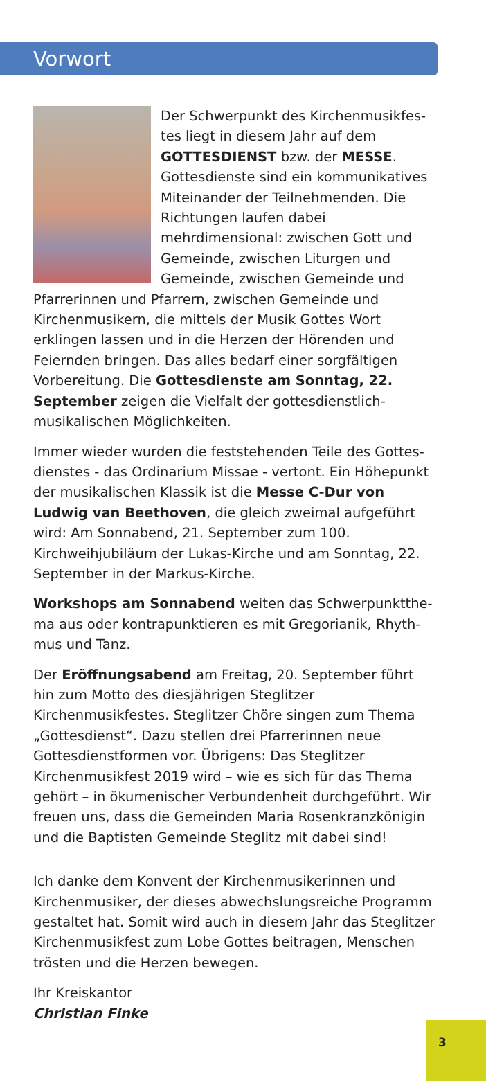Vorwort
Der Schwerpunkt des Kirchenmusikfes­tes liegt in diesem Jahr auf dem GOTTES­DIENST bzw. der MESSE. Gottesdienste sind ein kommunikatives Miteinander der Teilnehmenden. Die Richtungen laufen dabei mehrdimensional: zwischen Gott und Gemeinde, zwischen Liturgen und Gemeinde, zwischen Gemeinde und Pfarrerinnen und Pfarrern, zwischen Gemeinde und Kirchenmusikern, die mittels der Musik Gottes Wort erklingen lassen und in die Herzen der Hörenden und Feiernden bringen. Das alles bedarf einer sorgfältigen Vorbereitung. Die Gottesdiens­te am Sonntag, 22. September zeigen die Vielfalt der gottesdienstlich-musikalischen Möglichkeiten.
Immer wieder wurden die feststehenden Teile des Gottes­dienstes - das Ordinarium Missae - vertont. Ein Höhepunkt der musikalischen Klassik ist die Messe C-Dur von Ludwig van Beethoven, die gleich zweimal aufgeführt wird: Am Sonnabend, 21. September zum 100. Kirchweihjubiläum der Lukas-Kirche und am Sonntag, 22. September in der Markus-Kirche.
Workshops am Sonnabend weiten das Schwerpunktthe­ma aus oder kontrapunktieren es mit Gregorianik, Rhyth­mus und Tanz.
Der Eröffnungsabend am Freitag, 20. September führt hin zum Motto des diesjährigen Steglitzer Kirchenmusikfestes. Steglitzer Chöre singen zum Thema „Gottesdienst“. Dazu stellen drei Pfarrerinnen neue Gottesdienstformen vor. Übrigens: Das Steglitzer Kirchenmusikfest 2019 wird – wie es sich für das Thema gehört – in ökumenischer Verbun­denheit durchgeführt. Wir freuen uns, dass die Gemeinden Maria Rosenkranzkönigin und die Baptisten Gemeinde Steglitz mit dabei sind!
Ich danke dem Konvent der Kirchenmusikerinnen und Kirchenmusiker, der dieses abwechslungsreiche Programm gestaltet hat. Somit wird auch in diesem Jahr das Steglitzer Kirchenmusikfest zum Lobe Gottes beitragen, Menschen trösten und die Herzen bewegen.
Ihr Kreiskantor
Christian Finke
3